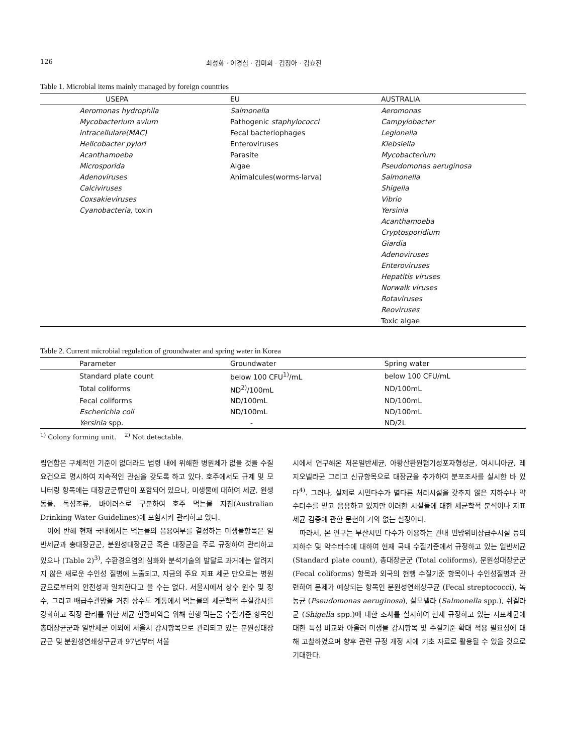126 최성화 · 이경심 · 김미희 · 김정아 · 김효진
Table 1. Microbial items mainly managed by foreign countries
| USEPA | EU | AUSTRALIA |
| --- | --- | --- |
| Aeromonas hydrophila | Salmonella | Aeromonas |
| Mycobacterium avium | Pathogenic staphylococci | Campylobacter |
| intracellulare(MAC) | Fecal bacteriophages | Legionella |
| Helicobacter pylori | Enteroviruses | Klebsiella |
| Acanthamoeba | Parasite | Mycobacterium |
| Microsporida | Algae | Pseudomonas aeruginosa |
| Adenoviruses | Animalcules(worms-larva) | Salmonella |
| Calciviruses | | Shigella |
| Coxsakieviruses | | Vibrio |
| Cyanobacteria, toxin | | Yersinia |
| | | Acanthamoeba |
| | | Cryptosporidium |
| | | Giardia |
| | | Adenoviruses |
| | | Enteroviruses |
| | | Hepatitis viruses |
| | | Norwalk viruses |
| | | Rotaviruses |
| | | Reoviruses |
| | | Toxic algae |
Table 2. Current microbial regulation of groundwater and spring water in Korea
| Parameter | Groundwater | Spring water |
| --- | --- | --- |
| Standard plate count | below 100 CFU<sup>1)</sup>/mL | below 100 CFU/mL |
| Total coliforms | ND<sup>2)</sup>/100mL | ND/100mL |
| Fecal coliforms | ND/100mL | ND/100mL |
| Escherichia coli | ND/100mL | ND/100mL |
| Yersinia spp. | - | ND/2L |
<sup>1)</sup> Colony forming unit. <sup>2)</sup> Not detectable.
립연합은 구체적인 기준이 없더라도 법령 내에 위해한 병원체가 없을 것을 수질요건으로 명시하여 지속적인 관심을 갖도록 하고 있다. 호주에서도 규제 및 모니터링 항목에는 대장균군류만이 포함되어 있으나, 미생물에 대하여 세균, 원생동물, 독성조류, 바이러스로 구분하여 호주 먹는물 지침(Australian Drinking Water Guidelines)에 포함시켜 관리하고 있다.
이에 반해 현재 국내에서는 먹는물의 음용여부를 결정하는 미생물항목은 일반세균과 총대장균군, 분원성대장균군 혹은 대장균을 주로 규정하여 관리하고 있으나 (Table 2)<sup>3)</sup>, 수환경오염의 심화와 분석기술의 발달로 과거에는 알려지지 않은 새로운 수인성 질병에 노출되고, 지금의 주요 지표 세균 만으로는 병원균으로부터의 안전성과 일치한다고 볼 수는 없다. 서울시에서 상수 원수 및 정수, 그리고 배급수관망을 거친 상수도 계통에서 먹는물의 세균학적 수질감시를 강화하고 적정 관리를 위한 세균 현황파악을 위해 현행 먹는물 수질기준 항목인 총대장균군과 일반세균 이외에 서울시 감시항목으로 관리되고 있는 분원성대장균군 및 분원성연쇄상구균과 97년부터 서울
시에서 연구해온 저온일반세균, 아황산환원혐기성포자형성균, 여시니아균, 레지오넬라균 그리고 신규항목으로 대장균을 추가하여 분포조사를 실시한 바 있다<sup>4)</sup>. 그러나, 실제로 시민다수가 별다른 처리시설을 갖추지 않은 지하수나 약수터수를 믿고 음용하고 있지만 이러한 시설들에 대한 세균학적 분석이나 지표세균 검증에 관한 문헌이 거의 없는 실정이다.
따라서, 본 연구는 부산시민 다수가 이용하는 관내 민방위비상급수시설 등의 지하수 및 약수터수에 대하여 현재 국내 수질기준에서 규정하고 있는 일반세균 (Standard plate count), 총대장균군 (Total coliforms), 분원성대장균군 (Fecal coliforms) 항목과 외국의 현행 수질기준 항목이나 수인성질병과 관련하여 문제가 예상되는 항목인 분원성연쇄상구균 (Fecal streptococci), 녹농균 (Pseudomonas aeruginosa), 살모넬라 (Salmonella spp.), 쉬겔라균 (Shigella spp.)에 대한 조사를 실시하여 현재 규정하고 있는 지표세균에 대한 특성 비교와 아울러 미생물 감시항목 및 수질기준 확대 적용 필요성에 대해 고찰하였으며 향후 관련 규정 개정 시에 기초 자료로 활용될 수 있을 것으로 기대한다.